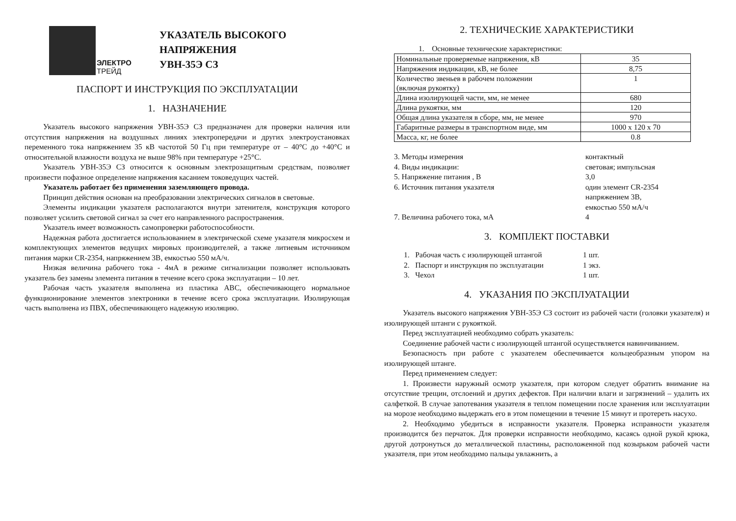ЭЛЕКТРО
ТРЕЙД
УКАЗАТЕЛЬ ВЫСОКОГО
НАПРЯЖЕНИЯ
УВН-35Э СЗ
ПАСПОРТ И ИНСТРУКЦИЯ ПО ЭКСПЛУАТАЦИИ
1. НАЗНАЧЕНИЕ
Указатель высокого напряжения УВН-35Э СЗ предназначен для проверки наличия или отсутствия напряжения на воздушных линиях электропередачи и других электроустановках переменного тока напряжением 35 кВ частотой 50 Гц при температуре от – 40°С до +40°С и относительной влажности воздуха не выше 98% при температуре +25°С.
Указатель УВН-35Э СЗ относится к основным электрозащитным средствам, позволяет произвести пофазное определение напряжения касанием токоведущих частей.
Указатель работает без применения заземляющего провода.
Принцип действия основан на преобразовании электрических сигналов в световые.
Элементы индикации указателя располагаются внутри затенителя, конструкция которого позволяет усилить световой сигнал за счет его направленного распространения.
Указатель имеет возможность самопроверки работоспособности.
Надежная работа достигается использованием в электрической схеме указателя микросхем и комплектующих элементов ведущих мировых производителей, а также литиевым источником питания марки CR-2354, напряжением 3В, емкостью 550 мА/ч.
Низкая величина рабочего тока - 4мА в режиме сигнализации позволяет использовать указатель без замены элемента питания в течение всего срока эксплуатации – 10 лет.
Рабочая часть указателя выполнена из пластика АВС, обеспечивающего нормальное функционирование элементов электроники в течение всего срока эксплуатации. Изолирующая часть выполнена из ПВХ, обеспечивающего надежную изоляцию.
2. ТЕХНИЧЕСКИЕ ХАРАКТЕРИСТИКИ
1. Основные технические характеристики:
| Номинальные проверяемые напряжения, кВ | 35 |
| Напряжения индикации, кВ, не более | 8,75 |
| Количество звеньев в рабочем положении (включая рукоятку) | 1 |
| Длина изолирующей части, мм, не менее | 680 |
| Длина рукоятки, мм | 120 |
| Общая длина указателя в сборе, мм, не менее | 970 |
| Габаритные размеры в транспортном виде, мм | 1000 х 120 х 70 |
| Масса, кг, не более | 0.8 |
3. Методы измерения контактный
4. Виды индикации: световая; импульсная
5. Напряжение питания , В 3,0
6. Источник питания указателя один элемент CR-2354
напряжением 3В,
емкостью 550 мА/ч
7. Величина рабочего тока, мА 4
3. КОМПЛЕКТ ПОСТАВКИ
1. Рабочая часть с изолирующей штангой 1 шт.
2. Паспорт и инструкция по эксплуатации 1 экз.
3. Чехол 1 шт.
4. УКАЗАНИЯ ПО ЭКСПЛУАТАЦИИ
Указатель высокого напряжения УВН-35Э СЗ состоит из рабочей части (головки указателя) и изолирующей штанги с рукояткой.
Перед эксплуатацией необходимо собрать указатель:
Соединение рабочей части с изолирующей штангой осуществляется навинчиванием.
Безопасность при работе с указателем обеспечивается кольцеобразным упором на изолирующей штанге.
Перед применением следует:
1. Произвести наружный осмотр указателя, при котором следует обратить внимание на отсутствие трещин, отслоений и других дефектов. При наличии влаги и загрязнений – удалить их салфеткой. В случае запотевания указателя в теплом помещении после хранения или эксплуатации на морозе необходимо выдержать его в этом помещении в течение 15 минут и протереть насухо.
2. Необходимо убедиться в исправности указателя. Проверка исправности указателя производится без перчаток. Для проверки исправности необходимо, касаясь одной рукой крюка, другой дотронуться до металлической пластины, расположенной под козырьком рабочей части указателя, при этом необходимо пальцы увлажнить, а